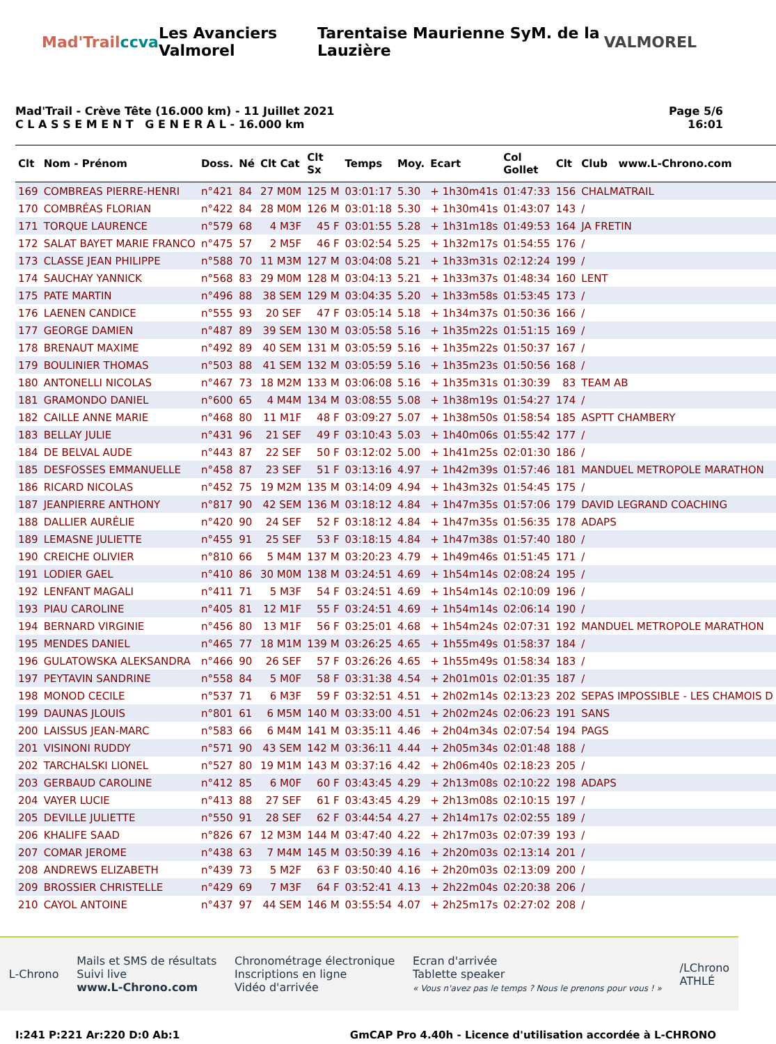Mad'Trail ccva Les Avanciers Valmorel Tarentaise Maurienne SyM. de la Lauzière VALMOREL
Mad'Trail - Crève Tête (16.000 km) - 11 Juillet 2021
C L A S S E M E N T G E N E R A L - 16.000 km
Page 5/6
16:01
| Clt | Nom - Prénom | Doss. | Né | Clt Cat | Clt Sx | Temps | Moy. | Ecart | Col Gollet | Clt | Club www.L-Chrono.com |
| --- | --- | --- | --- | --- | --- | --- | --- | --- | --- | --- | --- |
| 169 | COMBREAS PIERRE-HENRI | n°421 | 84 | 27 M0M | 125 M | 03:01:17 | 5.30 | + 1h30m41s | 01:47:33 | 156 | CHALMATRAIL |
| 170 | COMBRÉAS FLORIAN | n°422 | 84 | 28 M0M | 126 M | 03:01:18 | 5.30 | + 1h30m41s | 01:43:07 | 143 | / |
| 171 | TORQUE LAURENCE | n°579 | 68 | 4 M3F | 45 F | 03:01:55 | 5.28 | + 1h31m18s | 01:49:53 | 164 | JA FRETIN |
| 172 | SALAT BAYET MARIE FRANCO | n°475 | 57 | 2 M5F | 46 F | 03:02:54 | 5.25 | + 1h32m17s | 01:54:55 | 176 | / |
| 173 | CLASSE JEAN PHILIPPE | n°588 | 70 | 11 M3M | 127 M | 03:04:08 | 5.21 | + 1h33m31s | 02:12:24 | 199 | / |
| 174 | SAUCHAY YANNICK | n°568 | 83 | 29 M0M | 128 M | 03:04:13 | 5.21 | + 1h33m37s | 01:48:34 | 160 | LENT |
| 175 | PATE MARTIN | n°496 | 88 | 38 SEM | 129 M | 03:04:35 | 5.20 | + 1h33m58s | 01:53:45 | 173 | / |
| 176 | LAENEN CANDICE | n°555 | 93 | 20 SEF | 47 F | 03:05:14 | 5.18 | + 1h34m37s | 01:50:36 | 166 | / |
| 177 | GEORGE DAMIEN | n°487 | 89 | 39 SEM | 130 M | 03:05:58 | 5.16 | + 1h35m22s | 01:51:15 | 169 | / |
| 178 | BRENAUT MAXIME | n°492 | 89 | 40 SEM | 131 M | 03:05:59 | 5.16 | + 1h35m22s | 01:50:37 | 167 | / |
| 179 | BOULINIER THOMAS | n°503 | 88 | 41 SEM | 132 M | 03:05:59 | 5.16 | + 1h35m23s | 01:50:56 | 168 | / |
| 180 | ANTONELLI NICOLAS | n°467 | 73 | 18 M2M | 133 M | 03:06:08 | 5.16 | + 1h35m31s | 01:30:39 | 83 | TEAM AB |
| 181 | GRAMONDO DANIEL | n°600 | 65 | 4 M4M | 134 M | 03:08:55 | 5.08 | + 1h38m19s | 01:54:27 | 174 | / |
| 182 | CAILLE ANNE MARIE | n°468 | 80 | 11 M1F | 48 F | 03:09:27 | 5.07 | + 1h38m50s | 01:58:54 | 185 | ASPTT CHAMBERY |
| 183 | BELLAY JULIE | n°431 | 96 | 21 SEF | 49 F | 03:10:43 | 5.03 | + 1h40m06s | 01:55:42 | 177 | / |
| 184 | DE BELVAL AUDE | n°443 | 87 | 22 SEF | 50 F | 03:12:02 | 5.00 | + 1h41m25s | 02:01:30 | 186 | / |
| 185 | DESFOSSES EMMANUELLE | n°458 | 87 | 23 SEF | 51 F | 03:13:16 | 4.97 | + 1h42m39s | 01:57:46 | 181 | MANDUEL METROPOLE MARATHON |
| 186 | RICARD NICOLAS | n°452 | 75 | 19 M2M | 135 M | 03:14:09 | 4.94 | + 1h43m32s | 01:54:45 | 175 | / |
| 187 | JEANPIERRE ANTHONY | n°817 | 90 | 42 SEM | 136 M | 03:18:12 | 4.84 | + 1h47m35s | 01:57:06 | 179 | DAVID LEGRAND COACHING |
| 188 | DALLIER AURÉLIE | n°420 | 90 | 24 SEF | 52 F | 03:18:12 | 4.84 | + 1h47m35s | 01:56:35 | 178 | ADAPS |
| 189 | LEMASNE JULIETTE | n°455 | 91 | 25 SEF | 53 F | 03:18:15 | 4.84 | + 1h47m38s | 01:57:40 | 180 | / |
| 190 | CREICHE OLIVIER | n°810 | 66 | 5 M4M | 137 M | 03:20:23 | 4.79 | + 1h49m46s | 01:51:45 | 171 | / |
| 191 | LODIER GAEL | n°410 | 86 | 30 M0M | 138 M | 03:24:51 | 4.69 | + 1h54m14s | 02:08:24 | 195 | / |
| 192 | LENFANT MAGALI | n°411 | 71 | 5 M3F | 54 F | 03:24:51 | 4.69 | + 1h54m14s | 02:10:09 | 196 | / |
| 193 | PIAU CAROLINE | n°405 | 81 | 12 M1F | 55 F | 03:24:51 | 4.69 | + 1h54m14s | 02:06:14 | 190 | / |
| 194 | BERNARD VIRGINIE | n°456 | 80 | 13 M1F | 56 F | 03:25:01 | 4.68 | + 1h54m24s | 02:07:31 | 192 | MANDUEL METROPOLE MARATHON |
| 195 | MENDES DANIEL | n°465 | 77 | 18 M1M | 139 M | 03:26:25 | 4.65 | + 1h55m49s | 01:58:37 | 184 | / |
| 196 | GULATOWSKA ALEKSANDRA | n°466 | 90 | 26 SEF | 57 F | 03:26:26 | 4.65 | + 1h55m49s | 01:58:34 | 183 | / |
| 197 | PEYTAVIN SANDRINE | n°558 | 84 | 5 M0F | 58 F | 03:31:38 | 4.54 | + 2h01m01s | 02:01:35 | 187 | / |
| 198 | MONOD CECILE | n°537 | 71 | 6 M3F | 59 F | 03:32:51 | 4.51 | + 2h02m14s | 02:13:23 | 202 | SEPAS IMPOSSIBLE - LES CHAMOIS D |
| 199 | DAUNAS JLOUIS | n°801 | 61 | 6 M5M | 140 M | 03:33:00 | 4.51 | + 2h02m24s | 02:06:23 | 191 | SANS |
| 200 | LAISSUS JEAN-MARC | n°583 | 66 | 6 M4M | 141 M | 03:35:11 | 4.46 | + 2h04m34s | 02:07:54 | 194 | PAGS |
| 201 | VISINONI RUDDY | n°571 | 90 | 43 SEM | 142 M | 03:36:11 | 4.44 | + 2h05m34s | 02:01:48 | 188 | / |
| 202 | TARCHALSKI LIONEL | n°527 | 80 | 19 M1M | 143 M | 03:37:16 | 4.42 | + 2h06m40s | 02:18:23 | 205 | / |
| 203 | GERBAUD CAROLINE | n°412 | 85 | 6 M0F | 60 F | 03:43:45 | 4.29 | + 2h13m08s | 02:10:22 | 198 | ADAPS |
| 204 | VAYER LUCIE | n°413 | 88 | 27 SEF | 61 F | 03:43:45 | 4.29 | + 2h13m08s | 02:10:15 | 197 | / |
| 205 | DEVILLE JULIETTE | n°550 | 91 | 28 SEF | 62 F | 03:44:54 | 4.27 | + 2h14m17s | 02:02:55 | 189 | / |
| 206 | KHALIFE SAAD | n°826 | 67 | 12 M3M | 144 M | 03:47:40 | 4.22 | + 2h17m03s | 02:07:39 | 193 | / |
| 207 | COMAR JEROME | n°438 | 63 | 7 M4M | 145 M | 03:50:39 | 4.16 | + 2h20m03s | 02:13:14 | 201 | / |
| 208 | ANDREWS ELIZABETH | n°439 | 73 | 5 M2F | 63 F | 03:50:40 | 4.16 | + 2h20m03s | 02:13:09 | 200 | / |
| 209 | BROSSIER CHRISTELLE | n°429 | 69 | 7 M3F | 64 F | 03:52:41 | 4.13 | + 2h22m04s | 02:20:38 | 206 | / |
| 210 | CAYOL ANTOINE | n°437 | 97 | 44 SEM | 146 M | 03:55:54 | 4.07 | + 2h25m17s | 02:27:02 | 208 | / |
L-Chrono
Mails et SMS de résultats
Suivi live
www.L-Chrono.com
Chronométrage électronique
Inscriptions en ligne
Vidéo d'arrivée
Ecran d'arrivée
Tablette speaker
« Vous n'avez pas le temps ? Nous le prenons pour vous ! »
/LChrono
ATHLÉ
I:241 P:221 Ar:220 D:0 Ab:1 GmCAP Pro 4.40h - Licence d'utilisation accordée à L-CHRONO